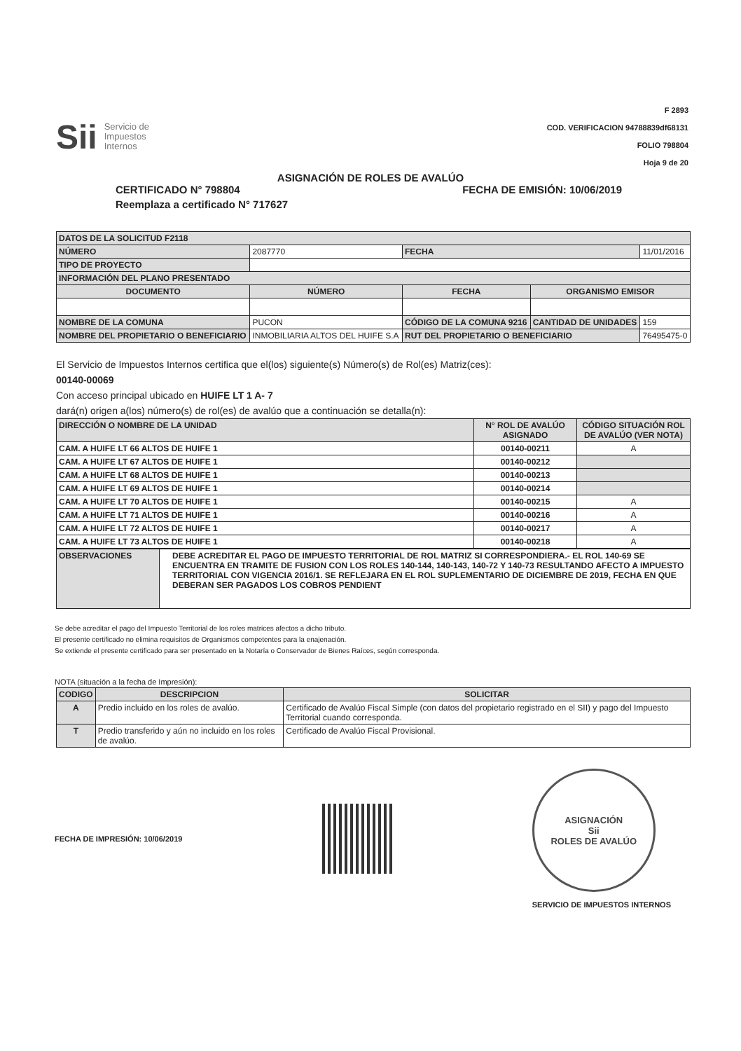Sii Servicio de
Impuestos
Internos
F 2893
COD. VERIFICACION 94788839df68131
FOLIO 798804
Hoja 9 de 20
ASIGNACIÓN DE ROLES DE AVALÚO
CERTIFICADO N° 798804 FECHA DE EMISIÓN: 10/06/2019
Reemplaza a certificado N° 717627
| DATOS DE LA SOLICITUD F2118 | | | | |
| NÚMERO | 2087770 | FECHA | | 11/01/2016 |
| TIPO DE PROYECTO | | | | |
| INFORMACIÓN DEL PLANO PRESENTADO | | | | |
| DOCUMENTO | NÚMERO | FECHA | ORGANISMO EMISOR | |
| NOMBRE DE LA COMUNA | PUCON | CÓDIGO DE LA COMUNA 9216 | CANTIDAD DE UNIDADES | 159 |
| NOMBRE DEL PROPIETARIO O BENEFICIARIO | INMOBILIARIA ALTOS DEL HUIFE S.A | RUT DEL PROPIETARIO O BENEFICIARIO | | 76495475-0 |
El Servicio de Impuestos Internos certifica que el(los) siguiente(s) Número(s) de Rol(es) Matriz(ces):
00140-00069
Con acceso principal ubicado en HUIFE LT 1 A- 7
dará(n) origen a(los) número(s) de rol(es) de avalúo que a continuación se detalla(n):
| DIRECCIÓN O NOMBRE DE LA UNIDAD | N° ROL DE AVALÚO ASIGNADO | CÓDIGO SITUACIÓN ROL DE AVALÚO (VER NOTA) |
| --- | --- | --- |
| CAM. A HUIFE LT 66 ALTOS DE HUIFE 1 | 00140-00211 | A |
| CAM. A HUIFE LT 67 ALTOS DE HUIFE 1 | 00140-00212 | |
| CAM. A HUIFE LT 68 ALTOS DE HUIFE 1 | 00140-00213 | |
| CAM. A HUIFE LT 69 ALTOS DE HUIFE 1 | 00140-00214 | |
| CAM. A HUIFE LT 70 ALTOS DE HUIFE 1 | 00140-00215 | A |
| CAM. A HUIFE LT 71 ALTOS DE HUIFE 1 | 00140-00216 | A |
| CAM. A HUIFE LT 72 ALTOS DE HUIFE 1 | 00140-00217 | A |
| CAM. A HUIFE LT 73 ALTOS DE HUIFE 1 | 00140-00218 | A |
| OBSERVACIONES | DEBE ACREDITAR EL PAGO DE IMPUESTO TERRITORIAL DE ROL MATRIZ SI CORRESPONDIERA.- EL ROL 140-69 SE ENCUENTRA EN TRAMITE DE FUSION CON LOS ROLES 140-144, 140-143, 140-72 Y 140-73 RESULTANDO AFECTO A IMPUESTO TERRITORIAL CON VIGENCIA 2016/1. SE REFLEJARA EN EL ROL SUPLEMENTARIO DE DICIEMBRE DE 2019, FECHA EN QUE DEBERAN SER PAGADOS LOS COBROS PENDIENT |
Se debe acreditar el pago del Impuesto Territorial de los roles matrices afectos a dicho tributo.
El presente certificado no elimina requisitos de Organismos competentes para la enajenación.
Se extiende el presente certificado para ser presentado en la Notaría o Conservador de Bienes Raíces, según corresponda.
NOTA (situación a la fecha de Impresión):
| CODIGO | DESCRIPCION | SOLICITAR |
| --- | --- | --- |
| A | Predio incluido en los roles de avalúo. | Certificado de Avalúo Fiscal Simple (con datos del propietario registrado en el SII) y pago del Impuesto Territorial cuando corresponda. |
| T | Predio transferido y aún no incluido en los roles de avalúo. | Certificado de Avalúo Fiscal Provisional. |
FECHA DE IMPRESIÓN: 10/06/2019
ASIGNACIÓN
Sii
ROLES DE AVALÚO
SERVICIO DE IMPUESTOS INTERNOS